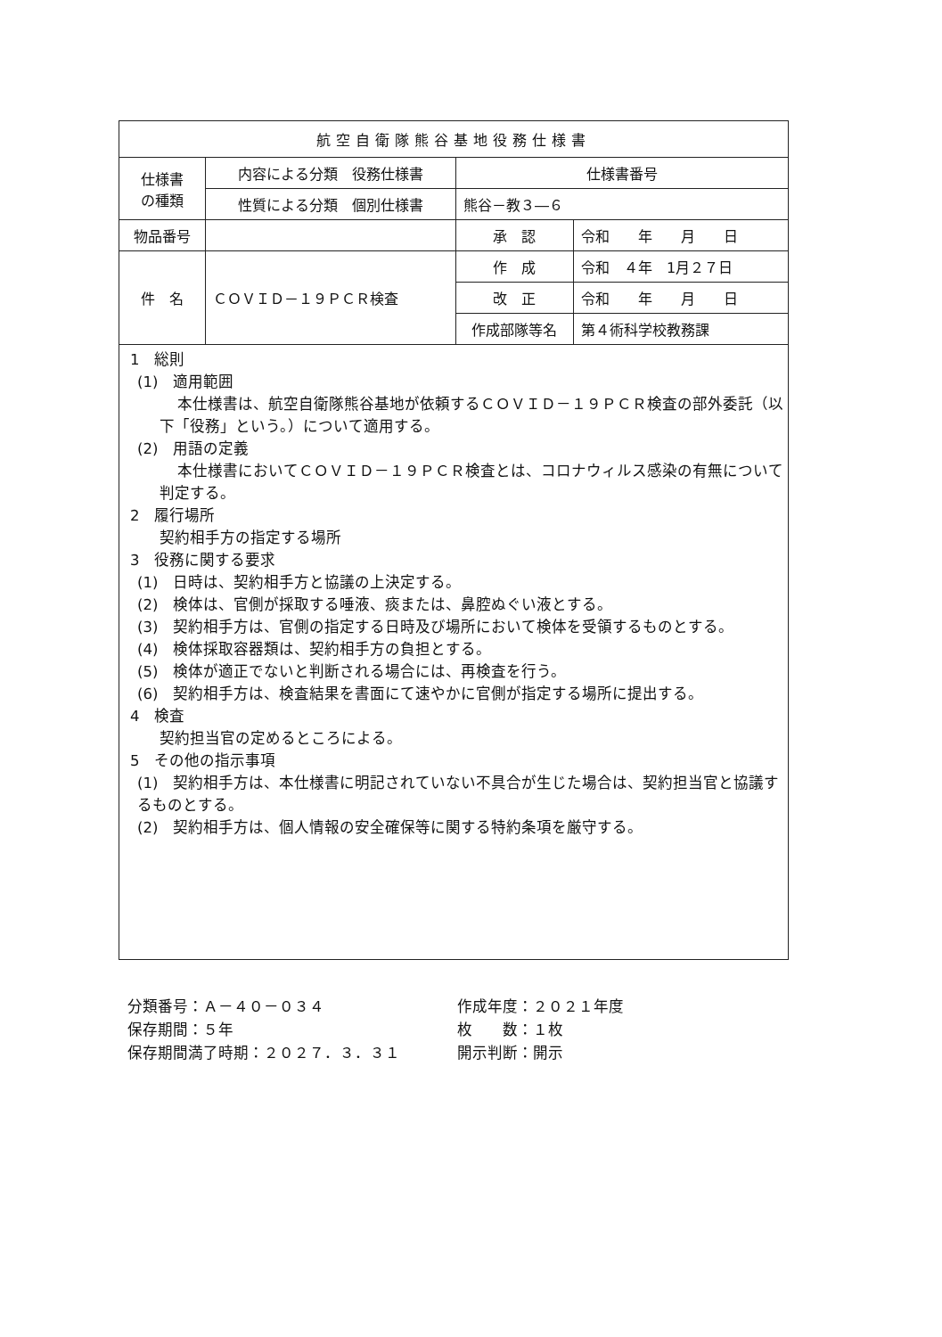| 航空自衛隊熊谷基地役務仕様書 | | | |
| 仕様書 の種類 | 内容による分類 役務仕様書 | 仕様書番号 | |
| | 性質による分類 個別仕様書 | 熊谷－教３―６ | |
| 物品番号 | | 承 認 | 令和 年 月 日 |
| 件 名 | ＣＯＶＩＤ－１９ＰＣＲ検査 | 作 成 | 令和 ４年 1月２７日 |
| | | 改 正 | 令和 年 月 日 |
| | | 作成部隊等名 | 第４術科学校教務課 |
1　総則
(1)　適用範囲
本仕様書は、航空自衛隊熊谷基地が依頼するＣＯＶＩＤ－１９ＰＣＲ検査の部外委託（以下「役務」という。）について適用する。
(2)　用語の定義
本仕様書においてＣＯＶＩＤ－１９ＰＣＲ検査とは、コロナウィルス感染の有無について判定する。
2　履行場所
契約相手方の指定する場所
3　役務に関する要求
(1)　日時は、契約相手方と協議の上決定する。
(2)　検体は、官側が採取する唾液、痰または、鼻腔ぬぐい液とする。
(3)　契約相手方は、官側の指定する日時及び場所において検体を受領するものとする。
(4)　検体採取容器類は、契約相手方の負担とする。
(5)　検体が適正でないと判断される場合には、再検査を行う。
(6)　契約相手方は、検査結果を書面にて速やかに官側が指定する場所に提出する。
4　検査
契約担当官の定めるところによる。
5　その他の指示事項
(1)　契約相手方は、本仕様書に明記されていない不具合が生じた場合は、契約担当官と協議するものとする。
(2)　契約相手方は、個人情報の安全確保等に関する特約条項を厳守する。
分類番号：Ａ－４０－０３４
保存期間：５年
保存期間満了時期：２０２７．３．３１
作成年度：２０２１年度
枚　　数：１枚
開示判断：開示